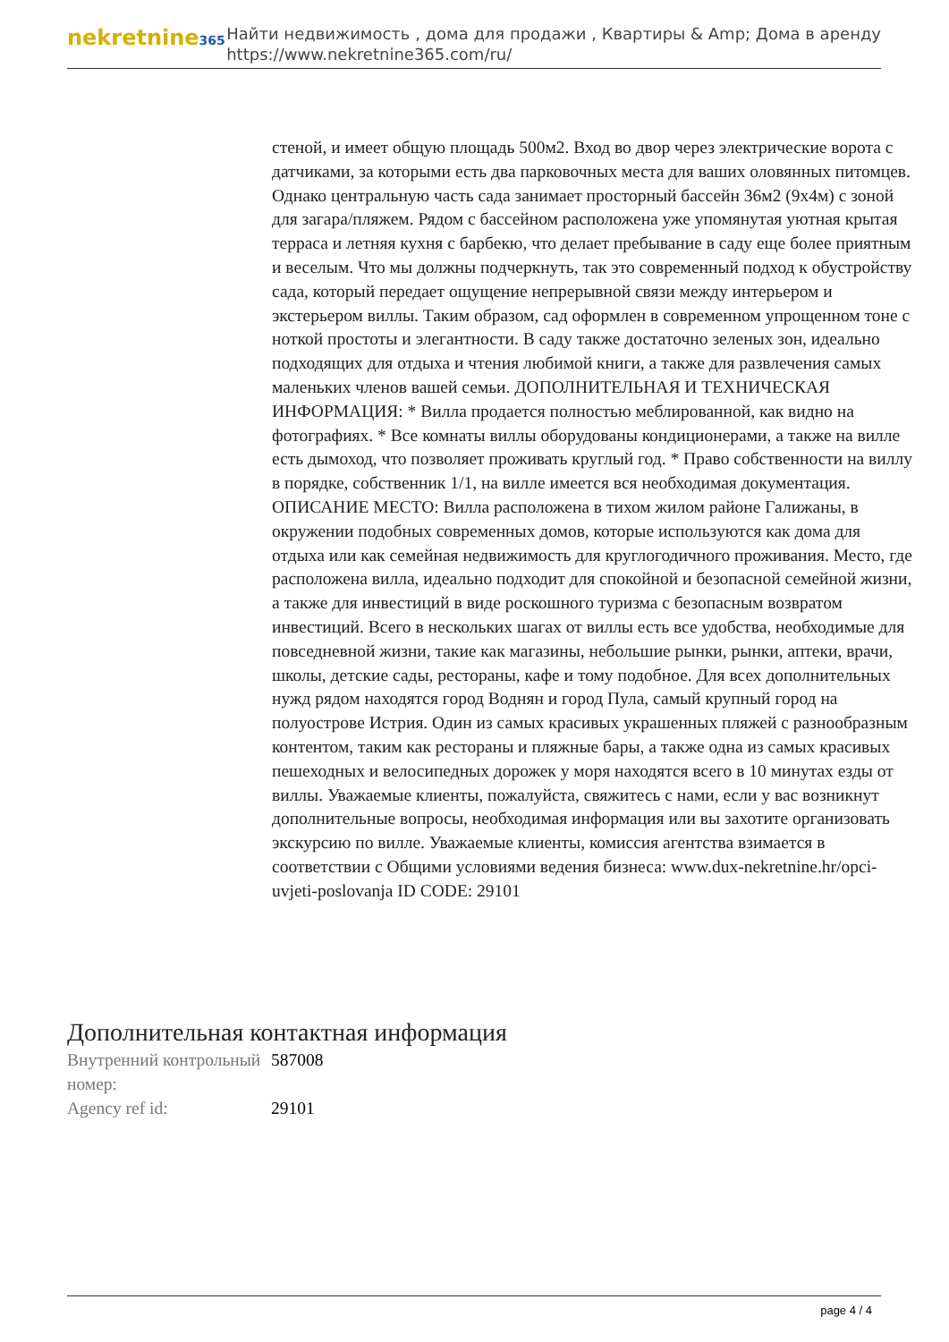nekretnine365
Найти недвижимость , дома для продажи , Квартиры & Amp; Дома в аренду
https://www.nekretnine365.com/ru/
стеной, и имеет общую площадь 500м2. Вход во двор через электрические ворота с датчиками, за которыми есть два парковочных места для ваших оловянных питомцев. Однако центральную часть сада занимает просторный бассейн 36м2 (9x4м) с зоной для загара/пляжем. Рядом с бассейном расположена уже упомянутая уютная крытая терраса и летняя кухня с барбекю, что делает пребывание в саду еще более приятным и веселым. Что мы должны подчеркнуть, так это современный подход к обустройству сада, который передает ощущение непрерывной связи между интерьером и экстерьером виллы. Таким образом, сад оформлен в современном упрощенном тоне с ноткой простоты и элегантности. В саду также достаточно зеленых зон, идеально подходящих для отдыха и чтения любимой книги, а также для развлечения самых маленьких членов вашей семьи. ДОПОЛНИТЕЛЬНАЯ И ТЕХНИЧЕСКАЯ ИНФОРМАЦИЯ: * Вилла продается полностью меблированной, как видно на фотографиях. * Все комнаты виллы оборудованы кондиционерами, а также на вилле есть дымоход, что позволяет проживать круглый год. * Право собственности на виллу в порядке, собственник 1/1, на вилле имеется вся необходимая документация. ОПИСАНИЕ МЕСТО: Вилла расположена в тихом жилом районе Галижаны, в окружении подобных современных домов, которые используются как дома для отдыха или как семейная недвижимость для круглогодичного проживания. Место, где расположена вилла, идеально подходит для спокойной и безопасной семейной жизни, а также для инвестиций в виде роскошного туризма с безопасным возвратом инвестиций. Всего в нескольких шагах от виллы есть все удобства, необходимые для повседневной жизни, такие как магазины, небольшие рынки, рынки, аптеки, врачи, школы, детские сады, рестораны, кафе и тому подобное. Для всех дополнительных нужд рядом находятся город Воднян и город Пула, самый крупный город на полуострове Истрия. Один из самых красивых украшенных пляжей с разнообразным контентом, таким как рестораны и пляжные бары, а также одна из самых красивых пешеходных и велосипедных дорожек у моря находятся всего в 10 минутах езды от виллы. Уважаемые клиенты, пожалуйста, свяжитесь с нами, если у вас возникнут дополнительные вопросы, необходимая информация или вы захотите организовать экскурсию по вилле. Уважаемые клиенты, комиссия агентства взимается в соответствии с Общими условиями ведения бизнеса: www.dux-nekretnine.hr/opci-uvjeti-poslovanja ID CODE: 29101
Дополнительная контактная информация
| Внутренний контрольный номер: | 587008 |
| Agency ref id: | 29101 |
page 4 / 4